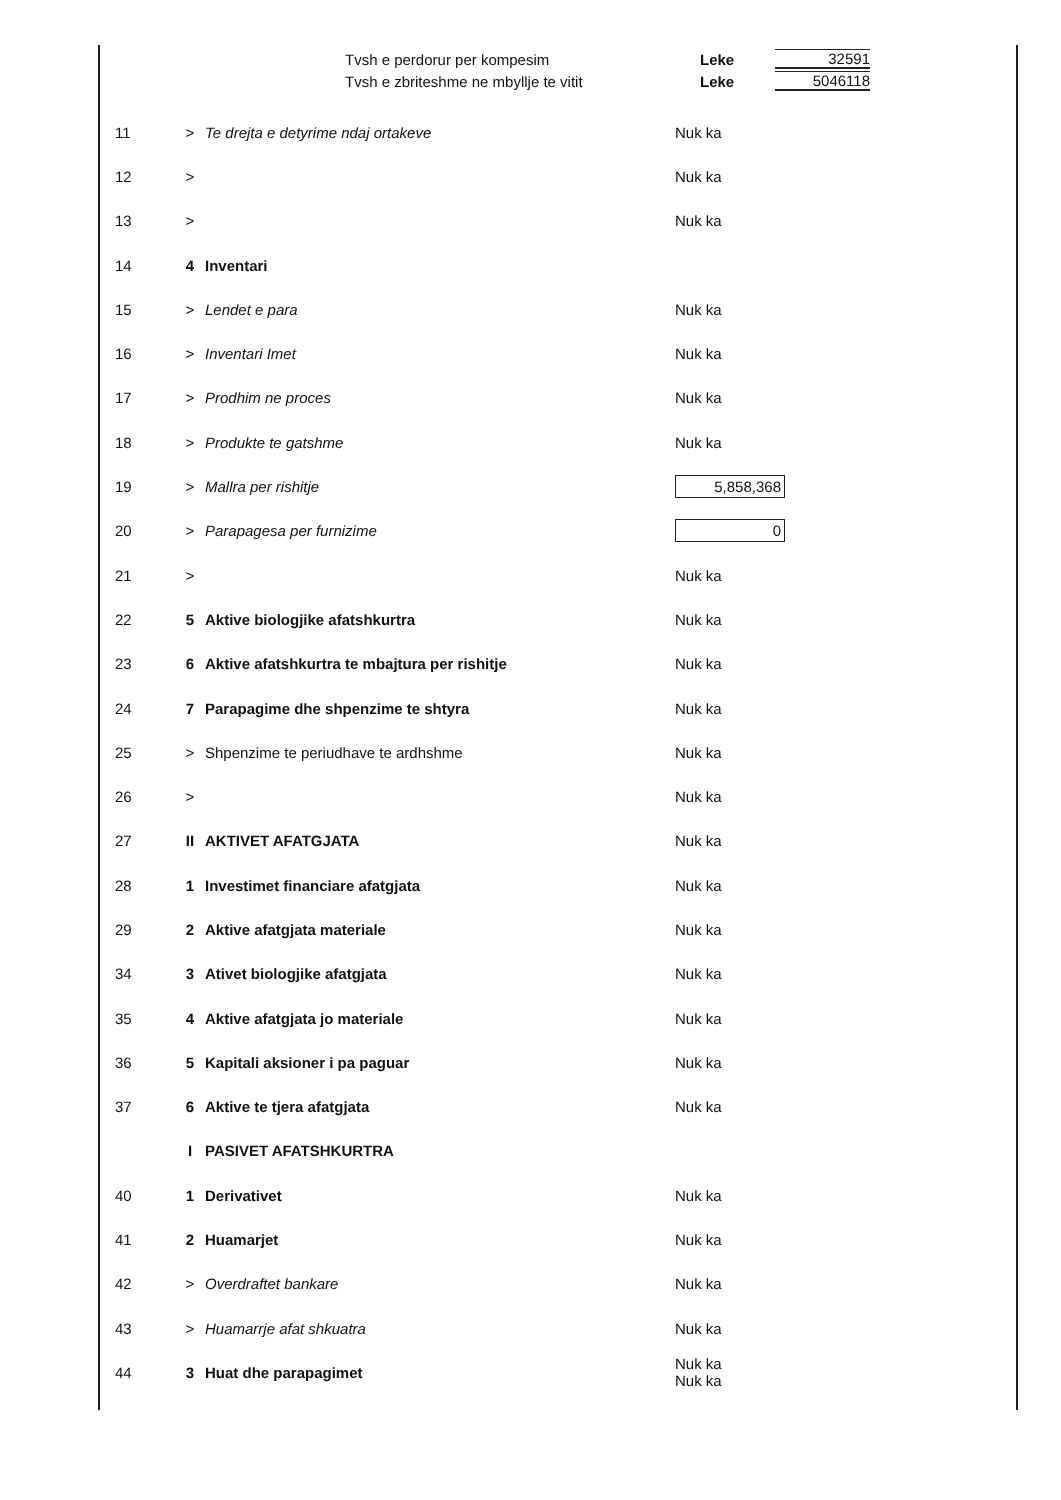Tvsh e perdorur per kompesim Leke 32591
Tvsh e zbriteshme ne mbyllje te vitit Leke 5046118
| 11 | > | Te drejta e detyrime ndaj ortakeve | Nuk ka |
| 12 | > | | Nuk ka |
| 13 | > | | Nuk ka |
| 14 | 4 | Inventari | |
| 15 | > | Lendet e para | Nuk ka |
| 16 | > | Inventari Imet | Nuk ka |
| 17 | > | Prodhim ne proces | Nuk ka |
| 18 | > | Produkte te gatshme | Nuk ka |
| 19 | > | Mallra per rishitje | 5,858,368 |
| 20 | > | Parapagesa per furnizime | 0 |
| 21 | > | | Nuk ka |
| 22 | 5 | Aktive biologjike afatshkurtra | Nuk ka |
| 23 | 6 | Aktive afatshkurtra te mbajtura per rishitje | Nuk ka |
| 24 | 7 | Parapagime dhe shpenzime te shtyra | Nuk ka |
| 25 | > | Shpenzime te periudhave te ardhshme | Nuk ka |
| 26 | > | | Nuk ka |
| 27 | II | AKTIVET AFATGJATA | Nuk ka |
| 28 | 1 | Investimet financiare afatgjata | Nuk ka |
| 29 | 2 | Aktive afatgjata materiale | Nuk ka |
| 34 | 3 | Ativet biologjike afatgjata | Nuk ka |
| 35 | 4 | Aktive afatgjata jo materiale | Nuk ka |
| 36 | 5 | Kapitali aksioner i pa paguar | Nuk ka |
| 37 | 6 | Aktive te tjera afatgjata | Nuk ka |
| | I | PASIVET AFATSHKURTRA | |
| 40 | 1 | Derivativet | Nuk ka |
| 41 | 2 | Huamarjet | Nuk ka |
| 42 | > | Overdraftet bankare | Nuk ka |
| 43 | > | Huamarrje afat shkuatra | Nuk ka |
| 44 | 3 | Huat dhe parapagimet | Nuk ka Nuk ka |